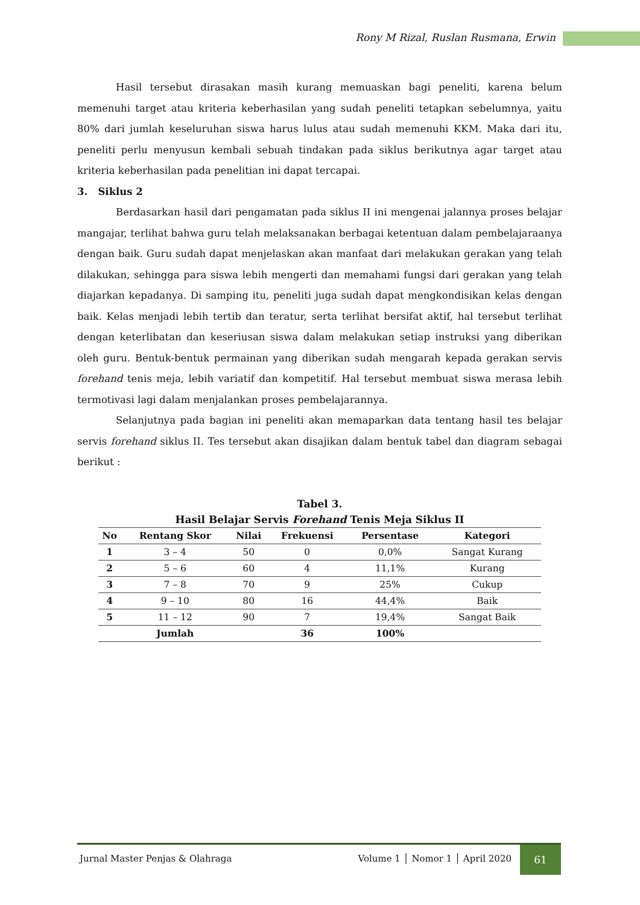Rony M Rizal, Ruslan Rusmana, Erwin
Hasil tersebut dirasakan masih kurang memuaskan bagi peneliti, karena belum memenuhi target atau kriteria keberhasilan yang sudah peneliti tetapkan sebelumnya, yaitu 80% dari jumlah keseluruhan siswa harus lulus atau sudah memenuhi KKM. Maka dari itu, peneliti perlu menyusun kembali sebuah tindakan pada siklus berikutnya agar target atau kriteria keberhasilan pada penelitian ini dapat tercapai.
3. Siklus 2
Berdasarkan hasil dari pengamatan pada siklus II ini mengenai jalannya proses belajar mangajar, terlihat bahwa guru telah melaksanakan berbagai ketentuan dalam pembelajaraanya dengan baik. Guru sudah dapat menjelaskan akan manfaat dari melakukan gerakan yang telah dilakukan, sehingga para siswa lebih mengerti dan memahami fungsi dari gerakan yang telah diajarkan kepadanya. Di samping itu, peneliti juga sudah dapat mengkondisikan kelas dengan baik. Kelas menjadi lebih tertib dan teratur, serta terlihat bersifat aktif, hal tersebut terlihat dengan keterlibatan dan keseriusan siswa dalam melakukan setiap instruksi yang diberikan oleh guru. Bentuk-bentuk permainan yang diberikan sudah mengarah kepada gerakan servis forehand tenis meja, lebih variatif dan kompetitif. Hal tersebut membuat siswa merasa lebih termotivasi lagi dalam menjalankan proses pembelajarannya.
Selanjutnya pada bagian ini peneliti akan memaparkan data tentang hasil tes belajar servis forehand siklus II. Tes tersebut akan disajikan dalam bentuk tabel dan diagram sebagai berikut :
Tabel 3.
Hasil Belajar Servis Forehand Tenis Meja Siklus II
| No | Rentang Skor | Nilai | Frekuensi | Persentase | Kategori |
| --- | --- | --- | --- | --- | --- |
| 1 | 3 – 4 | 50 | 0 | 0,0% | Sangat Kurang |
| 2 | 5 – 6 | 60 | 4 | 11,1% | Kurang |
| 3 | 7 – 8 | 70 | 9 | 25% | Cukup |
| 4 | 9 – 10 | 80 | 16 | 44,4% | Baik |
| 5 | 11 – 12 | 90 | 7 | 19,4% | Sangat Baik |
| | Jumlah | | 36 | 100% | |
Jurnal Master Penjas & Olahraga Volume 1 │ Nomor 1 │ April 2020
61